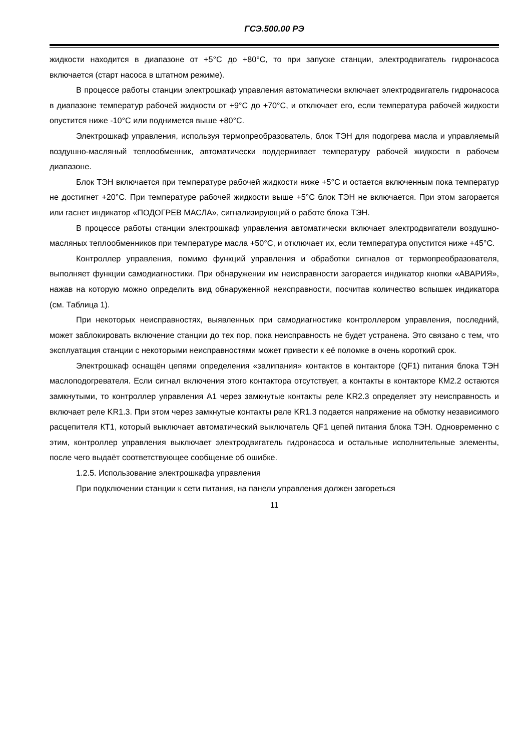ГСЭ.500.00 РЭ
жидкости находится в диапазоне от +5°С до +80°С, то при запуске станции, электродвигатель гидронасоса включается (старт насоса в штатном режиме).
В процессе работы станции электрошкаф управления автоматически включает электродвигатель гидронасоса в диапазоне температур рабочей жидкости от +9°С до +70°С, и отключает его, если температура рабочей жидкости опустится ниже -10°С или поднимется выше +80°С.
Электрошкаф управления, используя термопреобразователь, блок ТЭН для подогрева масла и управляемый воздушно-масляный теплообменник, автоматически поддерживает температуру рабочей жидкости в рабочем диапазоне.
Блок ТЭН включается при температуре рабочей жидкости ниже +5°С и остается включенным пока температур не достигнет +20°С. При температуре рабочей жидкости выше +5°С блок ТЭН не включается. При этом загорается или гаснет индикатор «ПОДОГРЕВ МАСЛА», сигнализирующий о работе блока ТЭН.
В процессе работы станции электрошкаф управления автоматически включает электродвигатели воздушно-масляных теплообменников при температуре масла +50°С, и отключает их, если температура опустится ниже +45°С.
Контроллер управления, помимо функций управления и обработки сигналов от термопреобразователя, выполняет функции самодиагностики. При обнаружении им неисправности загорается индикатор кнопки «АВАРИЯ», нажав на которую можно определить вид обнаруженной неисправности, посчитав количество вспышек индикатора (см. Таблица 1).
При некоторых неисправностях, выявленных при самодиагностике контроллером управления, последний, может заблокировать включение станции до тех пор, пока неисправность не будет устранена. Это связано с тем, что эксплуатация станции с некоторыми неисправностями может привести к её поломке в очень короткий срок.
Электрошкаф оснащён цепями определения «залипания» контактов в контакторе (QF1) питания блока ТЭН маслоподогревателя. Если сигнал включения этого контактора отсутствует, а контакты в контакторе КМ2.2 остаются замкнутыми, то контроллер управления А1 через замкнутые контакты реле KR2.3 определяет эту неисправность и включает реле KR1.3. При этом через замкнутые контакты реле KR1.3 подается напряжение на обмотку независимого расцепителя КТ1, который выключает автоматический выключатель QF1 цепей питания блока ТЭН. Одновременно с этим, контроллер управления выключает электродвигатель гидронасоса и остальные исполнительные элементы, после чего выдаёт соответствующее сообщение об ошибке.
1.2.5. Использование электрошкафа управления
При подключении станции к сети питания, на панели управления должен загореться
11